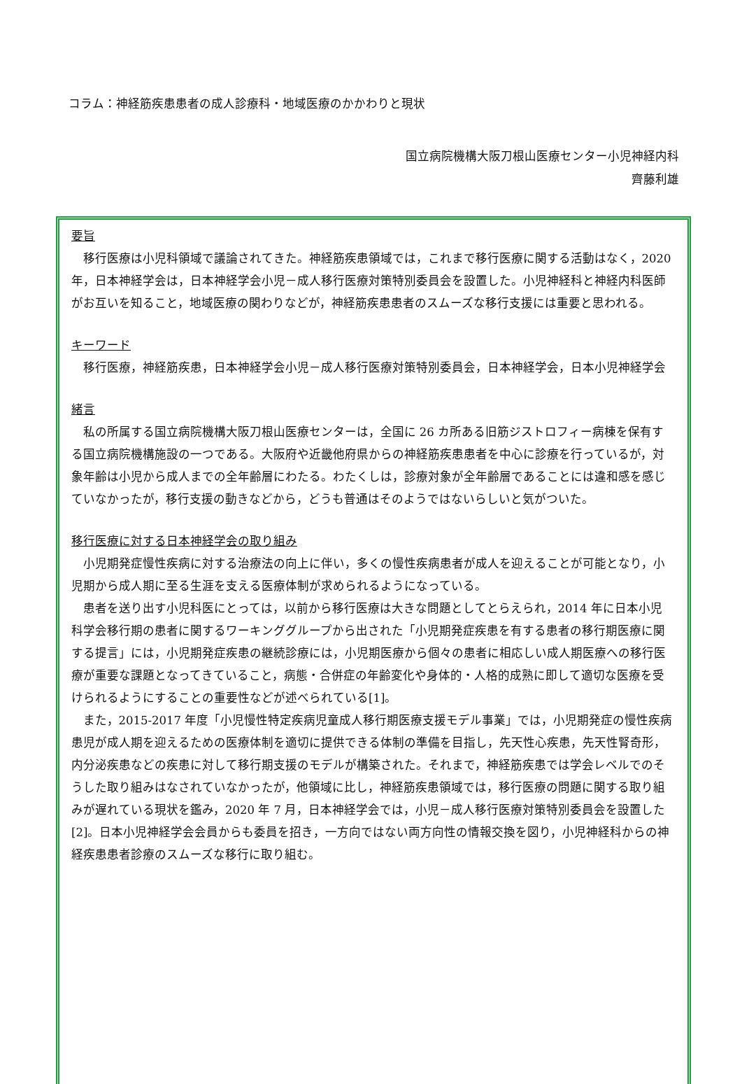コラム：神経筋疾患患者の成人診療科・地域医療のかかわりと現状
国立病院機構大阪刀根山医療センター小児神経内科
齊藤利雄
要旨
移行医療は小児科領域で議論されてきた。神経筋疾患領域では，これまで移行医療に関する活動はなく，2020 年，日本神経学会は，日本神経学会小児－成人移行医療対策特別委員会を設置した。小児神経科と神経内科医師がお互いを知ること，地域医療の関わりなどが，神経筋疾患患者のスムーズな移行支援には重要と思われる。
キーワード
移行医療，神経筋疾患，日本神経学会小児－成人移行医療対策特別委員会，日本神経学会，日本小児神経学会
緒言
私の所属する国立病院機構大阪刀根山医療センターは，全国に 26 カ所ある旧筋ジストロフィー病棟を保有する国立病院機構施設の一つである。大阪府や近畿他府県からの神経筋疾患患者を中心に診療を行っているが，対象年齢は小児から成人までの全年齢層にわたる。わたくしは，診療対象が全年齢層であることには違和感を感じていなかったが，移行支援の動きなどから，どうも普通はそのようではないらしいと気がついた。
移行医療に対する日本神経学会の取り組み
小児期発症慢性疾病に対する治療法の向上に伴い，多くの慢性疾病患者が成人を迎えることが可能となり，小児期から成人期に至る生涯を支える医療体制が求められるようになっている。
患者を送り出す小児科医にとっては，以前から移行医療は大きな問題としてとらえられ，2014 年に日本小児科学会移行期の患者に関するワーキンググループから出された「小児期発症疾患を有する患者の移行期医療に関する提言」には，小児期発症疾患の継続診療には，小児期医療から個々の患者に相応しい成人期医療への移行医療が重要な課題となってきていること，病態・合併症の年齢変化や身体的・人格的成熟に即して適切な医療を受けられるようにすることの重要性などが述べられている[1]。
また，2015-2017 年度「小児慢性特定疾病児童成人移行期医療支援モデル事業」では，小児期発症の慢性疾病患児が成人期を迎えるための医療体制を適切に提供できる体制の準備を目指し，先天性心疾患，先天性腎奇形，内分泌疾患などの疾患に対して移行期支援のモデルが構築された。それまで，神経筋疾患では学会レベルでのそうした取り組みはなされていなかったが，他領域に比し，神経筋疾患領域では，移行医療の問題に関する取り組みが遅れている現状を鑑み，2020 年 7 月，日本神経学会では，小児－成人移行医療対策特別委員会を設置した[2]。日本小児神経学会会員からも委員を招き，一方向ではない両方向性の情報交換を図り，小児神経科からの神経疾患患者診療のスムーズな移行に取り組む。